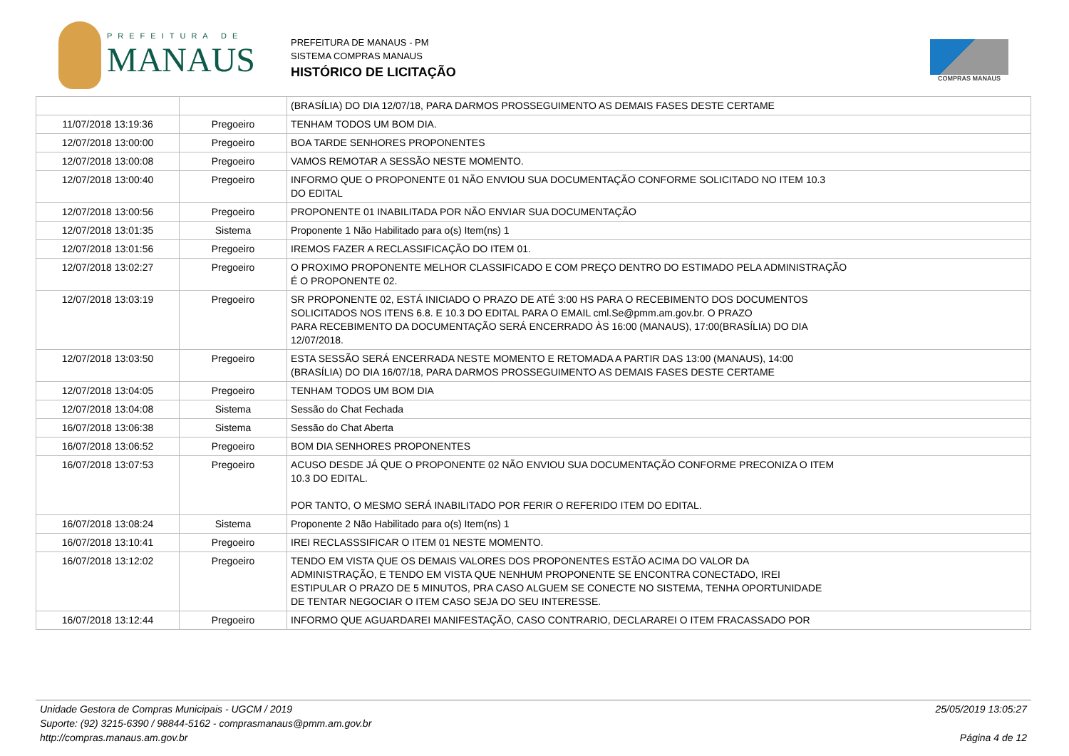PREFEITURA DE
MANAUS
PREFEITURA DE MANAUS - PM
SISTEMA COMPRAS MANAUS
HISTÓRICO DE LICITAÇÃO
COMPRAS MANAUS
| | | (BRASÍLIA) DO DIA 12/07/18, PARA DARMOS PROSSEGUIMENTO AS DEMAIS FASES DESTE CERTAME |
| 11/07/2018 13:19:36 | Pregoeiro | TENHAM TODOS UM BOM DIA. |
| 12/07/2018 13:00:00 | Pregoeiro | BOA TARDE SENHORES PROPONENTES |
| 12/07/2018 13:00:08 | Pregoeiro | VAMOS REMOTAR A SESSÃO NESTE MOMENTO. |
| 12/07/2018 13:00:40 | Pregoeiro | INFORMO QUE O PROPONENTE 01 NÃO ENVIOU SUA DOCUMENTAÇÃO CONFORME SOLICITADO NO ITEM 10.3 DO EDITAL |
| 12/07/2018 13:00:56 | Pregoeiro | PROPONENTE 01 INABILITADA POR NÃO ENVIAR SUA DOCUMENTAÇÃO |
| 12/07/2018 13:01:35 | Sistema | Proponente 1 Não Habilitado para o(s) Item(ns) 1 |
| 12/07/2018 13:01:56 | Pregoeiro | IREMOS FAZER A RECLASSIFICAÇÃO DO ITEM 01. |
| 12/07/2018 13:02:27 | Pregoeiro | O PROXIMO PROPONENTE MELHOR CLASSIFICADO E COM PREÇO DENTRO DO ESTIMADO PELA ADMINISTRAÇÃO É O PROPONENTE 02. |
| 12/07/2018 13:03:19 | Pregoeiro | SR PROPONENTE 02, ESTÁ INICIADO O PRAZO DE ATÉ 3:00 HS PARA O RECEBIMENTO DOS DOCUMENTOS SOLICITADOS NOS ITENS 6.8. E 10.3 DO EDITAL PARA O EMAIL cml.Se@pmm.am.gov.br. O PRAZO PARA RECEBIMENTO DA DOCUMENTAÇÃO SERÁ ENCERRADO ÀS 16:00 (MANAUS), 17:00(BRASÍLIA) DO DIA 12/07/2018. |
| 12/07/2018 13:03:50 | Pregoeiro | ESTA SESSÃO SERÁ ENCERRADA NESTE MOMENTO E RETOMADA A PARTIR DAS 13:00 (MANAUS), 14:00 (BRASÍLIA) DO DIA 16/07/18, PARA DARMOS PROSSEGUIMENTO AS DEMAIS FASES DESTE CERTAME |
| 12/07/2018 13:04:05 | Pregoeiro | TENHAM TODOS UM BOM DIA |
| 12/07/2018 13:04:08 | Sistema | Sessão do Chat Fechada |
| 16/07/2018 13:06:38 | Sistema | Sessão do Chat Aberta |
| 16/07/2018 13:06:52 | Pregoeiro | BOM DIA SENHORES PROPONENTES |
| 16/07/2018 13:07:53 | Pregoeiro | ACUSO DESDE JÁ QUE O PROPONENTE 02 NÃO ENVIOU SUA DOCUMENTAÇÃO CONFORME PRECONIZA O ITEM 10.3 DO EDITAL. POR TANTO, O MESMO SERÁ INABILITADO POR FERIR O REFERIDO ITEM DO EDITAL. |
| 16/07/2018 13:08:24 | Sistema | Proponente 2 Não Habilitado para o(s) Item(ns) 1 |
| 16/07/2018 13:10:41 | Pregoeiro | IREI RECLASSSIFICAR O ITEM 01 NESTE MOMENTO. |
| 16/07/2018 13:12:02 | Pregoeiro | TENDO EM VISTA QUE OS DEMAIS VALORES DOS PROPONENTES ESTÃO ACIMA DO VALOR DA ADMINISTRAÇÃO, E TENDO EM VISTA QUE NENHUM PROPONENTE SE ENCONTRA CONECTADO, IREI ESTIPULAR O PRAZO DE 5 MINUTOS, PRA CASO ALGUEM SE CONECTE NO SISTEMA, TENHA OPORTUNIDADE DE TENTAR NEGOCIAR O ITEM CASO SEJA DO SEU INTERESSE. |
| 16/07/2018 13:12:44 | Pregoeiro | INFORMO QUE AGUARDAREI MANIFESTAÇÃO, CASO CONTRARIO, DECLARAREI O ITEM FRACASSADO POR |
Unidade Gestora de Compras Municipais - UGCM / 2019
Suporte: (92) 3215-6390 / 98844-5162 - comprasmanaus@pmm.am.gov.br
http://compras.manaus.am.gov.br
25/05/2019 13:05:27
Página 4 de 12